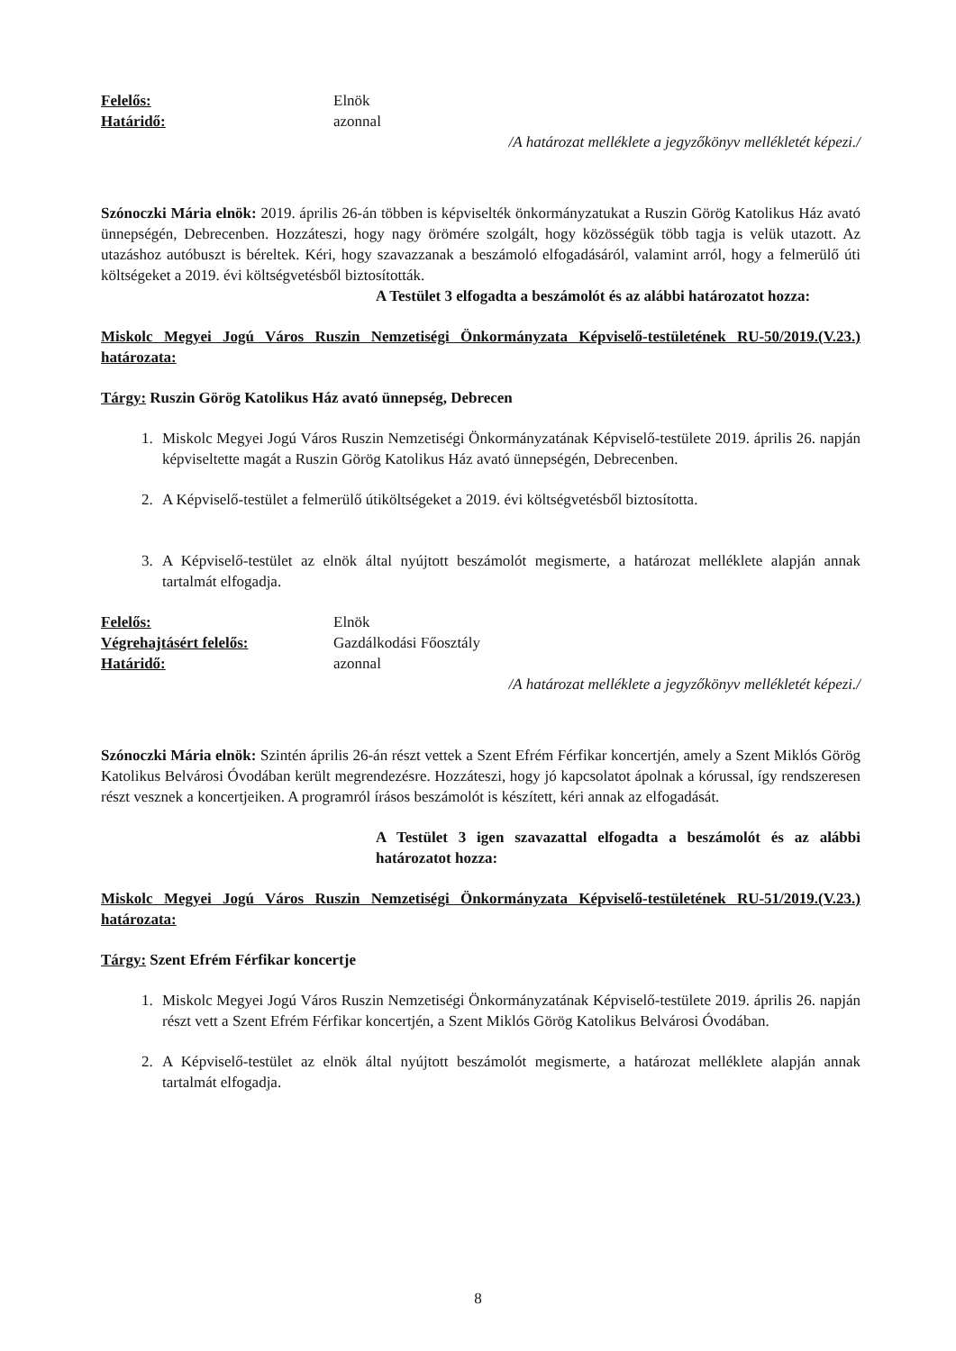Felelős: Elnök
Határidő: azonnal
/A határozat melléklete a jegyzőkönyv mellékletét képezi./
Szónoczki Mária elnök: 2019. április 26-án többen is képviselték önkormányzatukat a Ruszin Görög Katolikus Ház avató ünnepségén, Debrecenben. Hozzáteszi, hogy nagy örömére szolgált, hogy közösségük több tagja is velük utazott. Az utazáshoz autóbuszt is béreltek. Kéri, hogy szavazzanak a beszámoló elfogadásáról, valamint arról, hogy a felmerülő úti költségeket a 2019. évi költségvetésből biztosították.
A Testület 3 elfogadta a beszámolót és az alábbi határozatot hozza:
Miskolc Megyei Jogú Város Ruszin Nemzetiségi Önkormányzata Képviselő-testületének RU-50/2019.(V.23.) határozata:
Tárgy: Ruszin Görög Katolikus Ház avató ünnepség, Debrecen
1. Miskolc Megyei Jogú Város Ruszin Nemzetiségi Önkormányzatának Képviselő-testülete 2019. április 26. napján képviseltette magát a Ruszin Görög Katolikus Ház avató ünnepségén, Debrecenben.
2. A Képviselő-testület a felmerülő útiköltségeket a 2019. évi költségvetésből biztosította.
3. A Képviselő-testület az elnök által nyújtott beszámolót megismerte, a határozat melléklete alapján annak tartalmát elfogadja.
Felelős: Elnök
Végrehajtásért felelős: Gazdálkodási Főosztály
Határidő: azonnal
/A határozat melléklete a jegyzőkönyv mellékletét képezi./
Szónoczki Mária elnök: Szintén április 26-án részt vettek a Szent Efrém Férfikar koncertjén, amely a Szent Miklós Görög Katolikus Belvárosi Óvodában került megrendezésre. Hozzáteszi, hogy jó kapcsolatot ápolnak a kórussal, így rendszeresen részt vesznek a koncertjeiken. A programról írásos beszámolót is készített, kéri annak az elfogadását.
A Testület 3 igen szavazattal elfogadta a beszámolót és az alábbi határozatot hozza:
Miskolc Megyei Jogú Város Ruszin Nemzetiségi Önkormányzata Képviselő-testületének RU-51/2019.(V.23.) határozata:
Tárgy: Szent Efrém Férfikar koncertje
1. Miskolc Megyei Jogú Város Ruszin Nemzetiségi Önkormányzatának Képviselő-testülete 2019. április 26. napján részt vett a Szent Efrém Férfikar koncertjén, a Szent Miklós Görög Katolikus Belvárosi Óvodában.
2. A Képviselő-testület az elnök által nyújtott beszámolót megismerte, a határozat melléklete alapján annak tartalmát elfogadja.
8